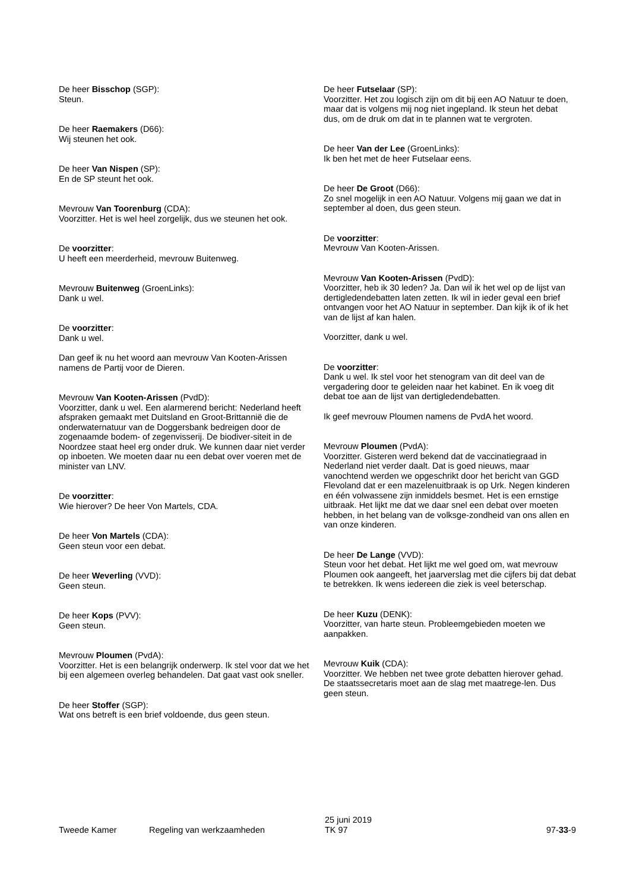De heer Bisschop (SGP):
Steun.
De heer Raemakers (D66):
Wij steunen het ook.
De heer Van Nispen (SP):
En de SP steunt het ook.
Mevrouw Van Toorenburg (CDA):
Voorzitter. Het is wel heel zorgelijk, dus we steunen het ook.
De voorzitter:
U heeft een meerderheid, mevrouw Buitenweg.
Mevrouw Buitenweg (GroenLinks):
Dank u wel.
De voorzitter:
Dank u wel.
Dan geef ik nu het woord aan mevrouw Van Kooten-Arissen namens de Partij voor de Dieren.
Mevrouw Van Kooten-Arissen (PvdD):
Voorzitter, dank u wel. Een alarmerend bericht: Nederland heeft afspraken gemaakt met Duitsland en Groot-Brittannië die de onderwaternatuur van de Doggersbank bedreigen door de zogenaamde bodem- of zegenvisserij. De biodiver-siteit in de Noordzee staat heel erg onder druk. We kunnen daar niet verder op inboeten. We moeten daar nu een debat over voeren met de minister van LNV.
De voorzitter:
Wie hierover? De heer Von Martels, CDA.
De heer Von Martels (CDA):
Geen steun voor een debat.
De heer Weverling (VVD):
Geen steun.
De heer Kops (PVV):
Geen steun.
Mevrouw Ploumen (PvdA):
Voorzitter. Het is een belangrijk onderwerp. Ik stel voor dat we het bij een algemeen overleg behandelen. Dat gaat vast ook sneller.
De heer Stoffer (SGP):
Wat ons betreft is een brief voldoende, dus geen steun.
De heer Futselaar (SP):
Voorzitter. Het zou logisch zijn om dit bij een AO Natuur te doen, maar dat is volgens mij nog niet ingepland. Ik steun het debat dus, om de druk om dat in te plannen wat te vergroten.
De heer Van der Lee (GroenLinks):
Ik ben het met de heer Futselaar eens.
De heer De Groot (D66):
Zo snel mogelijk in een AO Natuur. Volgens mij gaan we dat in september al doen, dus geen steun.
De voorzitter:
Mevrouw Van Kooten-Arissen.
Mevrouw Van Kooten-Arissen (PvdD):
Voorzitter, heb ik 30 leden? Ja. Dan wil ik het wel op de lijst van dertigledendebatten laten zetten. Ik wil in ieder geval een brief ontvangen voor het AO Natuur in september. Dan kijk ik of ik het van de lijst af kan halen.
Voorzitter, dank u wel.
De voorzitter:
Dank u wel. Ik stel voor het stenogram van dit deel van de vergadering door te geleiden naar het kabinet. En ik voeg dit debat toe aan de lijst van dertigledendebatten.
Ik geef mevrouw Ploumen namens de PvdA het woord.
Mevrouw Ploumen (PvdA):
Voorzitter. Gisteren werd bekend dat de vaccinatiegraad in Nederland niet verder daalt. Dat is goed nieuws, maar vanochtend werden we opgeschrikt door het bericht van GGD Flevoland dat er een mazelenuitbraak is op Urk. Negen kinderen en één volwassene zijn inmiddels besmet. Het is een ernstige uitbraak. Het lijkt me dat we daar snel een debat over moeten hebben, in het belang van de volksge-zondheid van ons allen en van onze kinderen.
De heer De Lange (VVD):
Steun voor het debat. Het lijkt me wel goed om, wat mevrouw Ploumen ook aangeeft, het jaarverslag met die cijfers bij dat debat te betrekken. Ik wens iedereen die ziek is veel beterschap.
De heer Kuzu (DENK):
Voorzitter, van harte steun. Probleemgebieden moeten we aanpakken.
Mevrouw Kuik (CDA):
Voorzitter. We hebben net twee grote debatten hierover gehad. De staatssecretaris moet aan de slag met maatrege-len. Dus geen steun.
Tweede Kamer
Regeling van werkzaamheden
25 juni 2019
TK 97
97-33-9